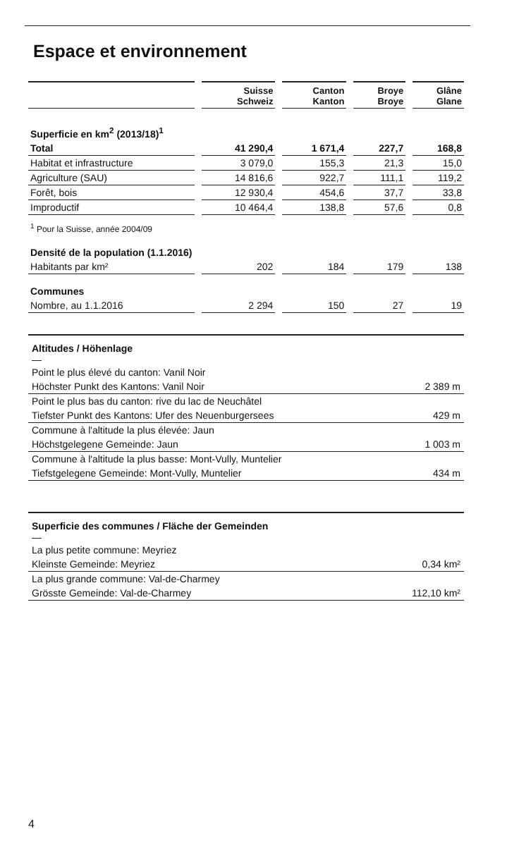Espace et environnement
| | | Suisse Schweiz | | Canton Kanton | | Broye Broye | | Glâne Glane |
| --- | --- | --- | --- | --- | --- | --- | --- | --- |
| Superficie en km<sup>2</sup> (2013/18)<sup>1</sup> | | | | | | | | |
| Total | | 41 290,4 | | 1 671,4 | | 227,7 | | 168,8 |
| Habitat et infrastructure | | 3 079,0 | | 155,3 | | 21,3 | | 15,0 |
| Agriculture (SAU) | | 14 816,6 | | 922,7 | | 111,1 | | 119,2 |
| Forêt, bois | | 12 930,4 | | 454,6 | | 37,7 | | 33,8 |
| Improductif | | 10 464,4 | | 138,8 | | 57,6 | | 0,8 |
| <sup>1</sup> Pour la Suisse, année 2004/09 | | | | | | | | |
| Densité de la population (1.1.2016) | | | | | | | | |
| Habitants par km² | | 202 | | 184 | | 179 | | 138 |
| Communes | | | | | | | | |
| Nombre, au 1.1.2016 | | 2 294 | | 150 | | 27 | | 19 |
Altitudes / Höhenlage
—
Point le plus élevé du canton: Vanil Noir
Höchster Punkt des Kantons: Vanil Noir 2 389 m
Point le plus bas du canton: rive du lac de Neuchâtel
Tiefster Punkt des Kantons: Ufer des Neuenburgersees 429 m
Commune à l'altitude la plus élevée: Jaun
Höchstgelegene Gemeinde: Jaun 1 003 m
Commune à l'altitude la plus basse: Mont-Vully, Muntelier
Tiefstgelegene Gemeinde: Mont-Vully, Muntelier 434 m
Superficie des communes / Fläche der Gemeinden
—
La plus petite commune: Meyriez
Kleinste Gemeinde: Meyriez 0,34 km²
La plus grande commune: Val-de-Charmey
Grösste Gemeinde: Val-de-Charmey 112,10 km²
4